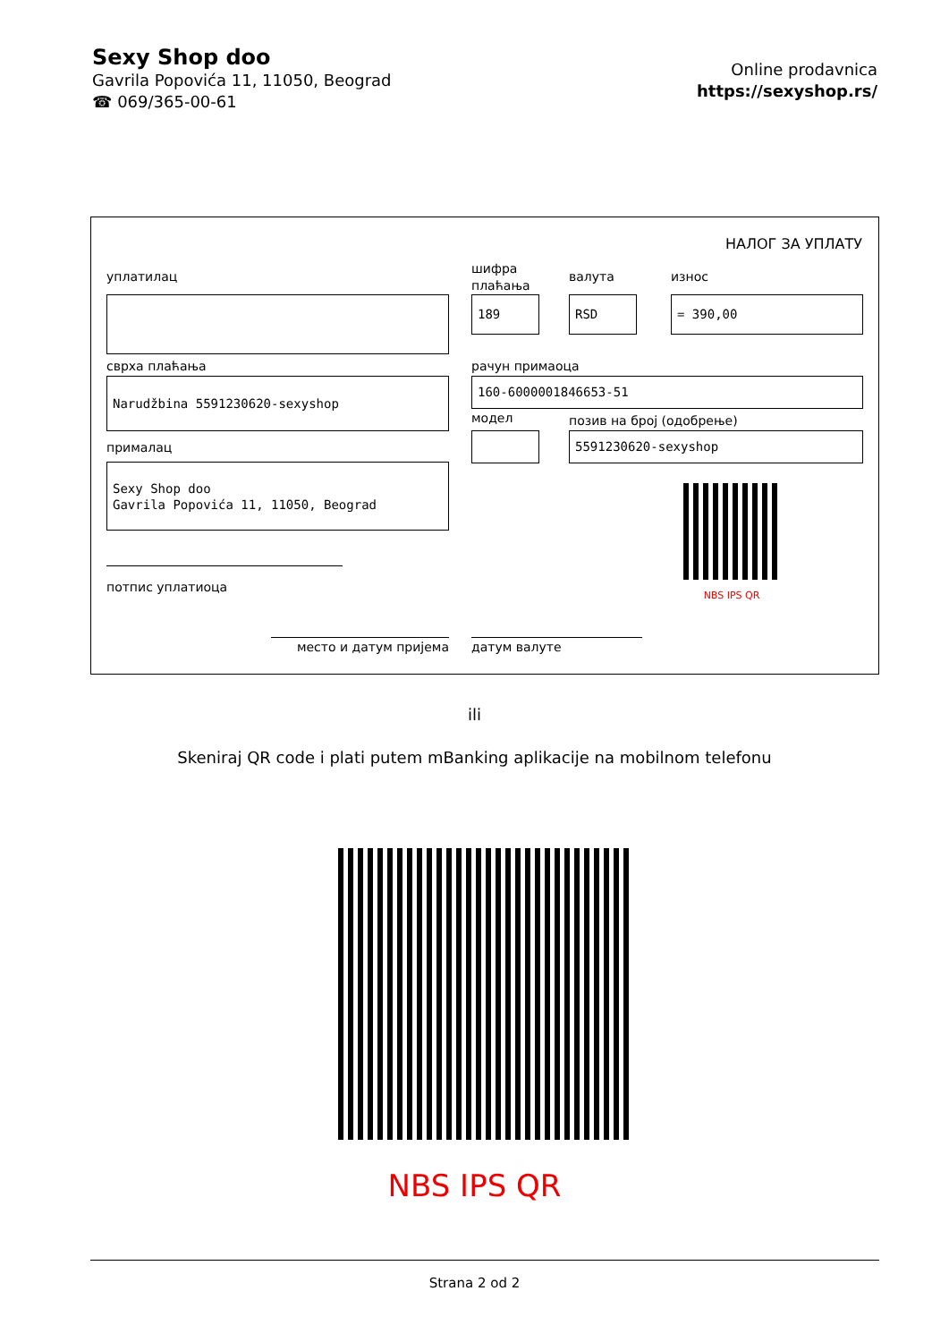Sexy Shop doo
Gavrila Popovića 11, 11050, Beograd
☎ 069/365-00-61
Online prodavnica
https://sexyshop.rs/
НАЛОГ ЗА УПЛАТУ
уплатилац
шифра
плаћања
валута износ
189 RSD = 390,00
сврха плаћања рачун примаоца
Narudžbina 5591230620-sexyshop 160-6000001846653-51
модел позив на број (одобрење)
5591230620-sexyshop
прималац
Sexy Shop doo
Gavrila Popovića 11, 11050, Beograd
NBS IPS QR
потпис уплатиоца
место и датум пријема датум валуте
ili
Skeniraj QR code i plati putem mBanking aplikacije na mobilnom telefonu
NBS IPS QR
Strana 2 od 2